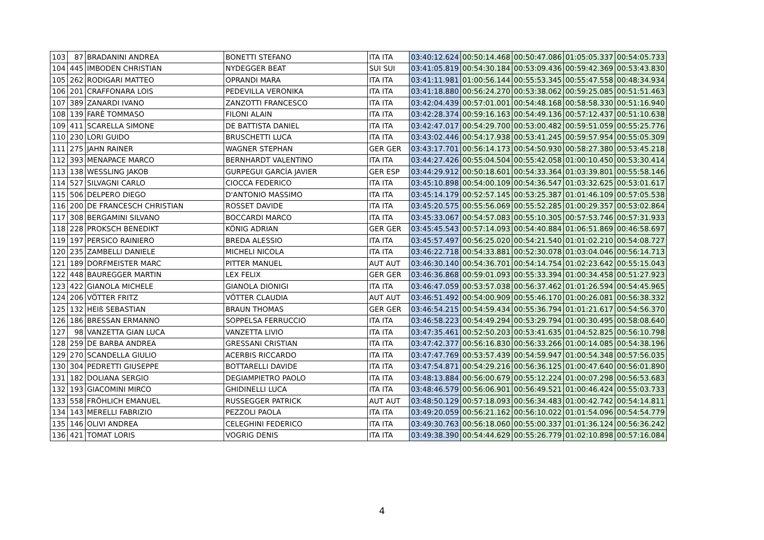| 103 | 87 | BRADANINI ANDREA | BONETTI STEFANO | ITA ITA | 03:40:12.624 | 00:50:14.468 | 00:50:47.086 | 01:05:05.337 | 00:54:05.733 |
| 104 | 445 | IMBODEN CHRISTIAN | NYDEGGER BEAT | SUI SUI | 03:41:05.819 | 00:54:30.184 | 00:53:09.436 | 00:59:42.369 | 00:53:43.830 |
| 105 | 262 | RODIGARI MATTEO | OPRANDI MARA | ITA ITA | 03:41:11.981 | 01:00:56.144 | 00:55:53.345 | 00:55:47.558 | 00:48:34.934 |
| 106 | 201 | CRAFFONARA LOIS | PEDEVILLA VERONIKA | ITA ITA | 03:41:18.880 | 00:56:24.270 | 00:53:38.062 | 00:59:25.085 | 00:51:51.463 |
| 107 | 389 | ZANARDI IVANO | ZANZOTTI FRANCESCO | ITA ITA | 03:42:04.439 | 00:57:01.001 | 00:54:48.168 | 00:58:58.330 | 00:51:16.940 |
| 108 | 139 | FARÈ TOMMASO | FILONI ALAIN | ITA ITA | 03:42:28.374 | 00:59:16.163 | 00:54:49.136 | 00:57:12.437 | 00:51:10.638 |
| 109 | 411 | SCARELLA SIMONE | DE BATTISTA DANIEL | ITA ITA | 03:42:47.017 | 00:54:29.700 | 00:53:00.482 | 00:59:51.059 | 00:55:25.776 |
| 110 | 230 | LORI GUIDO | BRUSCHETTI LUCA | ITA ITA | 03:43:02.446 | 00:54:17.938 | 00:53:41.245 | 00:59:57.954 | 00:55:05.309 |
| 111 | 275 | JAHN RAINER | WAGNER STEPHAN | GER GER | 03:43:17.701 | 00:56:14.173 | 00:54:50.930 | 00:58:27.380 | 00:53:45.218 |
| 112 | 393 | MENAPACE MARCO | BERNHARDT VALENTINO | ITA ITA | 03:44:27.426 | 00:55:04.504 | 00:55:42.058 | 01:00:10.450 | 00:53:30.414 |
| 113 | 138 | WESSLING JAKOB | GURPEGUI GARCÍA JAVIER | GER ESP | 03:44:29.912 | 00:50:18.601 | 00:54:33.364 | 01:03:39.801 | 00:55:58.146 |
| 114 | 527 | SILVAGNI CARLO | CIOCCA FEDERICO | ITA ITA | 03:45:10.898 | 00:54:00.109 | 00:54:36.547 | 01:03:32.625 | 00:53:01.617 |
| 115 | 506 | DELPERO DIEGO | D'ANTONIO MASSIMO | ITA ITA | 03:45:14.179 | 00:52:57.145 | 00:53:25.387 | 01:01:46.109 | 00:57:05.538 |
| 116 | 200 | DE FRANCESCH CHRISTIAN | ROSSET DAVIDE | ITA ITA | 03:45:20.575 | 00:55:56.069 | 00:55:52.285 | 01:00:29.357 | 00:53:02.864 |
| 117 | 308 | BERGAMINI SILVANO | BOCCARDI MARCO | ITA ITA | 03:45:33.067 | 00:54:57.083 | 00:55:10.305 | 00:57:53.746 | 00:57:31.933 |
| 118 | 228 | PROKSCH BENEDIKT | KÖNIG ADRIAN | GER GER | 03:45:45.543 | 00:57:14.093 | 00:54:40.884 | 01:06:51.869 | 00:46:58.697 |
| 119 | 197 | PERSICO RAINIERO | BREDA ALESSIO | ITA ITA | 03:45:57.497 | 00:56:25.020 | 00:54:21.540 | 01:01:02.210 | 00:54:08.727 |
| 120 | 235 | ZAMBELLI DANIELE | MICHELI NICOLA | ITA ITA | 03:46:22.718 | 00:54:33.881 | 00:52:30.078 | 01:03:04.046 | 00:56:14.713 |
| 121 | 189 | DORFMEISTER MARC | PITTER MANUEL | AUT AUT | 03:46:30.140 | 00:54:36.701 | 00:54:14.754 | 01:02:23.642 | 00:55:15.043 |
| 122 | 448 | BAUREGGER MARTIN | LEX FELIX | GER GER | 03:46:36.868 | 00:59:01.093 | 00:55:33.394 | 01:00:34.458 | 00:51:27.923 |
| 123 | 422 | GIANOLA MICHELE | GIANOLA DIONIGI | ITA ITA | 03:46:47.059 | 00:53:57.038 | 00:56:37.462 | 01:01:26.594 | 00:54:45.965 |
| 124 | 206 | VÖTTER FRITZ | VÖTTER CLAUDIA | AUT AUT | 03:46:51.492 | 00:54:00.909 | 00:55:46.170 | 01:00:26.081 | 00:56:38.332 |
| 125 | 132 | HEIß SEBASTIAN | BRAUN THOMAS | GER GER | 03:46:54.215 | 00:54:59.434 | 00:55:36.794 | 01:01:21.617 | 00:54:56.370 |
| 126 | 186 | BRESSAN ERMANNO | SOPPELSA FERRUCCIO | ITA ITA | 03:46:58.223 | 00:54:49.294 | 00:53:29.794 | 01:00:30.495 | 00:58:08.640 |
| 127 | 98 | VANZETTA GIAN LUCA | VANZETTA LIVIO | ITA ITA | 03:47:35.461 | 00:52:50.203 | 00:53:41.635 | 01:04:52.825 | 00:56:10.798 |
| 128 | 259 | DE BARBA ANDREA | GRESSANI CRISTIAN | ITA ITA | 03:47:42.377 | 00:56:16.830 | 00:56:33.266 | 01:00:14.085 | 00:54:38.196 |
| 129 | 270 | SCANDELLA GIULIO | ACERBIS RICCARDO | ITA ITA | 03:47:47.769 | 00:53:57.439 | 00:54:59.947 | 01:00:54.348 | 00:57:56.035 |
| 130 | 304 | PEDRETTI GIUSEPPE | BOTTARELLI DAVIDE | ITA ITA | 03:47:54.871 | 00:54:29.216 | 00:56:36.125 | 01:00:47.640 | 00:56:01.890 |
| 131 | 182 | DOLIANA SERGIO | DEGIAMPIETRO PAOLO | ITA ITA | 03:48:13.884 | 00:56:00.679 | 00:55:12.224 | 01:00:07.298 | 00:56:53.683 |
| 132 | 193 | GIACOMINI MIRCO | GHIDINELLI LUCA | ITA ITA | 03:48:46.579 | 00:56:06.901 | 00:56:49.521 | 01:00:46.424 | 00:55:03.733 |
| 133 | 558 | FRÖHLICH EMANUEL | RUSSEGGER PATRICK | AUT AUT | 03:48:50.129 | 00:57:18.093 | 00:56:34.483 | 01:00:42.742 | 00:54:14.811 |
| 134 | 143 | MERELLI FABRIZIO | PEZZOLI PAOLA | ITA ITA | 03:49:20.059 | 00:56:21.162 | 00:56:10.022 | 01:01:54.096 | 00:54:54.779 |
| 135 | 146 | OLIVI ANDREA | CELEGHINI FEDERICO | ITA ITA | 03:49:30.763 | 00:56:18.060 | 00:55:00.337 | 01:01:36.124 | 00:56:36.242 |
| 136 | 421 | TOMAT LORIS | VOGRIG DENIS | ITA ITA | 03:49:38.390 | 00:54:44.629 | 00:55:26.779 | 01:02:10.898 | 00:57:16.084 |
4